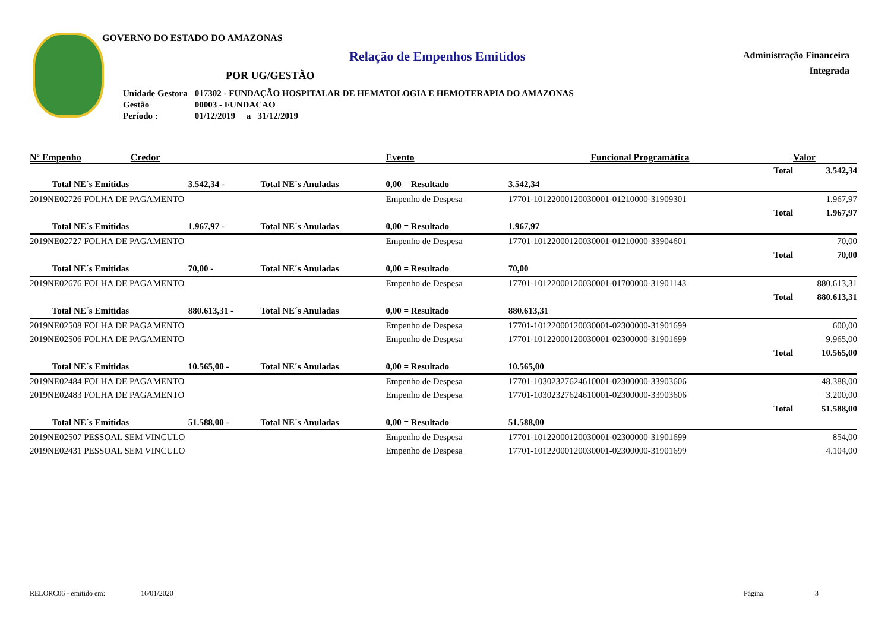GOVERNO DO ESTADO DO AMAZONAS
Relação de Empenhos Emitidos
Administração Financeira
Integrada
POR UG/GESTÃO
| Unidade Gestora | 017302 - FUNDAÇÃO HOSPITALAR DE HEMATOLOGIA E HEMOTERAPIA DO AMAZONAS |
| Gestão | 00003 - FUNDACAO |
| Período : | 01/12/2019 a 31/12/2019 |
| Nº Empenho | Credor | | | Evento | | Funcional Programática | | Valor |
| --- | --- | --- | --- | --- | --- | --- | --- | --- |
| Total | | | | | | | | 3.542,34 |
| Total NE´s Emitidas | | 3.542,34 - | Total NE´s Anuladas | 0,00 = Resultado | 3.542,34 | | | |
| 2019NE02726 FOLHA DE PAGAMENTO | | | | Empenho de Despesa | 17701-10122000120030001-01210000-31909301 | | | 1.967,97 |
| Total | | | | | | | | 1.967,97 |
| Total NE´s Emitidas | | 1.967,97 - | Total NE´s Anuladas | 0,00 = Resultado | 1.967,97 | | | |
| 2019NE02727 FOLHA DE PAGAMENTO | | | | Empenho de Despesa | 17701-10122000120030001-01210000-33904601 | | | 70,00 |
| Total | | | | | | | | 70,00 |
| Total NE´s Emitidas | | 70,00 - | Total NE´s Anuladas | 0,00 = Resultado | 70,00 | | | |
| 2019NE02676 FOLHA DE PAGAMENTO | | | | Empenho de Despesa | 17701-10122000120030001-01700000-31901143 | | | 880.613,31 |
| Total | | | | | | | | 880.613,31 |
| Total NE´s Emitidas | | 880.613,31 - | Total NE´s Anuladas | 0,00 = Resultado | 880.613,31 | | | |
| 2019NE02508 FOLHA DE PAGAMENTO | | | | Empenho de Despesa | 17701-10122000120030001-02300000-31901699 | | | 600,00 |
| 2019NE02506 FOLHA DE PAGAMENTO | | | | Empenho de Despesa | 17701-10122000120030001-02300000-31901699 | | | 9.965,00 |
| Total | | | | | | | | 10.565,00 |
| Total NE´s Emitidas | | 10.565,00 - | Total NE´s Anuladas | 0,00 = Resultado | 10.565,00 | | | |
| 2019NE02484 FOLHA DE PAGAMENTO | | | | Empenho de Despesa | 17701-10302327624610001-02300000-33903606 | | | 48.388,00 |
| 2019NE02483 FOLHA DE PAGAMENTO | | | | Empenho de Despesa | 17701-10302327624610001-02300000-33903606 | | | 3.200,00 |
| Total | | | | | | | | 51.588,00 |
| Total NE´s Emitidas | | 51.588,00 - | Total NE´s Anuladas | 0,00 = Resultado | 51.588,00 | | | |
| 2019NE02507 PESSOAL SEM VINCULO | | | | Empenho de Despesa | 17701-10122000120030001-02300000-31901699 | | | 854,00 |
| 2019NE02431 PESSOAL SEM VINCULO | | | | Empenho de Despesa | 17701-10122000120030001-02300000-31901699 | | | 4.104,00 |
RELORC06 - emitido em: 16/01/2020 Página: 3